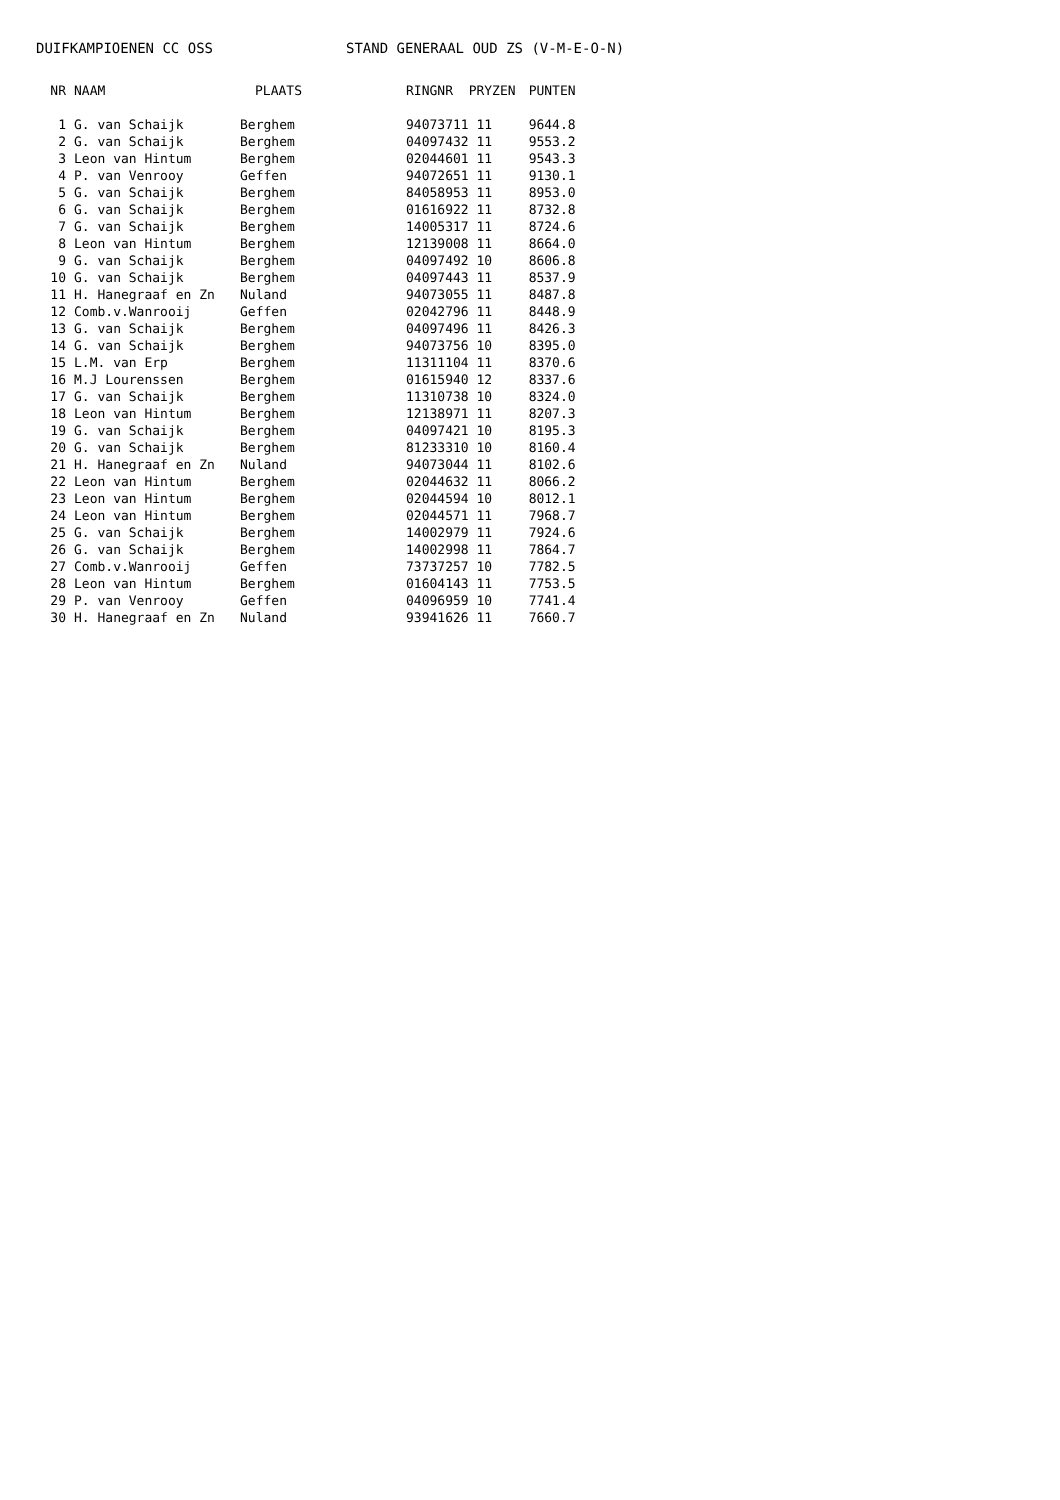DUIFKAMPIOENEN CC OSS STAND GENERAAL OUD ZS (V-M-E-O-N)
| NR | NAAM | PLAATS | RINGNR | PRYZEN | PUNTEN |
| --- | --- | --- | --- | --- | --- |
| 1 | G. van Schaijk | Berghem | 94073711 | 11 | 9644.8 |
| 2 | G. van Schaijk | Berghem | 04097432 | 11 | 9553.2 |
| 3 | Leon van Hintum | Berghem | 02044601 | 11 | 9543.3 |
| 4 | P. van Venrooy | Geffen | 94072651 | 11 | 9130.1 |
| 5 | G. van Schaijk | Berghem | 84058953 | 11 | 8953.0 |
| 6 | G. van Schaijk | Berghem | 01616922 | 11 | 8732.8 |
| 7 | G. van Schaijk | Berghem | 14005317 | 11 | 8724.6 |
| 8 | Leon van Hintum | Berghem | 12139008 | 11 | 8664.0 |
| 9 | G. van Schaijk | Berghem | 04097492 | 10 | 8606.8 |
| 10 | G. van Schaijk | Berghem | 04097443 | 11 | 8537.9 |
| 11 | H. Hanegraaf en Zn | Nuland | 94073055 | 11 | 8487.8 |
| 12 | Comb.v.Wanrooij | Geffen | 02042796 | 11 | 8448.9 |
| 13 | G. van Schaijk | Berghem | 04097496 | 11 | 8426.3 |
| 14 | G. van Schaijk | Berghem | 94073756 | 10 | 8395.0 |
| 15 | L.M. van Erp | Berghem | 11311104 | 11 | 8370.6 |
| 16 | M.J Lourenssen | Berghem | 01615940 | 12 | 8337.6 |
| 17 | G. van Schaijk | Berghem | 11310738 | 10 | 8324.0 |
| 18 | Leon van Hintum | Berghem | 12138971 | 11 | 8207.3 |
| 19 | G. van Schaijk | Berghem | 04097421 | 10 | 8195.3 |
| 20 | G. van Schaijk | Berghem | 81233310 | 10 | 8160.4 |
| 21 | H. Hanegraaf en Zn | Nuland | 94073044 | 11 | 8102.6 |
| 22 | Leon van Hintum | Berghem | 02044632 | 11 | 8066.2 |
| 23 | Leon van Hintum | Berghem | 02044594 | 10 | 8012.1 |
| 24 | Leon van Hintum | Berghem | 02044571 | 11 | 7968.7 |
| 25 | G. van Schaijk | Berghem | 14002979 | 11 | 7924.6 |
| 26 | G. van Schaijk | Berghem | 14002998 | 11 | 7864.7 |
| 27 | Comb.v.Wanrooij | Geffen | 73737257 | 10 | 7782.5 |
| 28 | Leon van Hintum | Berghem | 01604143 | 11 | 7753.5 |
| 29 | P. van Venrooy | Geffen | 04096959 | 10 | 7741.4 |
| 30 | H. Hanegraaf en Zn | Nuland | 93941626 | 11 | 7660.7 |